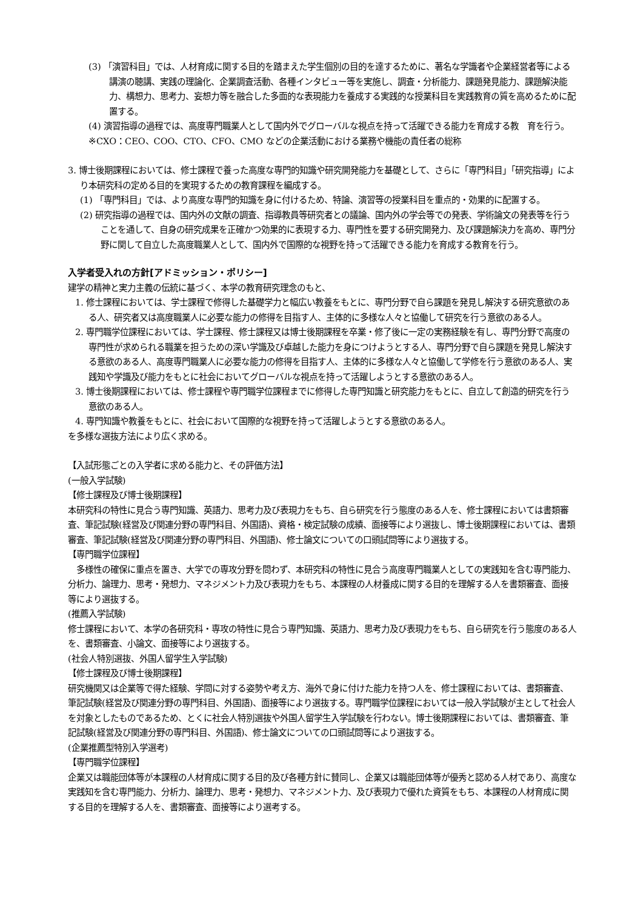(3) 「演習科目」では、人材育成に関する目的を踏まえた学生個別の目的を達するために、著名な学識者や企業経営者等による講演の聴講、実践の理論化、企業調査活動、各種インタビュー等を実施し、調査・分析能力、課題発見能力、課題解決能力、構想力、思考力、妄想力等を融合した多面的な表現能力を養成する実践的な授業科目を実践教育の質を高めるために配置する。
(4) 演習指導の過程では、高度専門職業人として国内外でグローバルな視点を持って活躍できる能力を育成する教　育を行う。
※CXO：CEO、COO、CTO、CFO、CMO などの企業活動における業務や機能の責任者の総称
3. 博士後期課程においては、修士課程で養った高度な専門的知識や研究開発能力を基礎として、さらに「専門科目」「研究指導」により本研究科の定める目的を実現するための教育課程を編成する。
(1) 「専門科目」では、より高度な専門的知識を身に付けるため、特論、演習等の授業科目を重点的・効果的に配置する。
(2) 研究指導の過程では、国内外の文献の調査、指導教員等研究者との議論、国内外の学会等での発表、学術論文の発表等を行うことを通して、自身の研究成果を正確かつ効果的に表現する力、専門性を要する研究開発力、及び課題解決力を高め、専門分野に関して自立した高度職業人として、国内外で国際的な視野を持って活躍できる能力を育成する教育を行う。
入学者受入れの方針[アドミッション・ポリシー]
建学の精神と実力主義の伝統に基づく、本学の教育研究理念のもと、
1. 修士課程においては、学士課程で修得した基礎学力と幅広い教養をもとに、専門分野で自ら課題を発見し解決する研究意欲のある人、研究者又は高度職業人に必要な能力の修得を目指す人、主体的に多様な人々と協働して研究を行う意欲のある人。
2. 専門職学位課程においては、学士課程、修士課程又は博士後期課程を卒業・修了後に一定の実務経験を有し、専門分野で高度の専門性が求められる職業を担うための深い学識及び卓越した能力を身につけようとする人、専門分野で自ら課題を発見し解決する意欲のある人、高度専門職業人に必要な能力の修得を目指す人、主体的に多様な人々と協働して学修を行う意欲のある人、実践知や学識及び能力をもとに社会においてグローバルな視点を持って活躍しようとする意欲のある人。
3. 博士後期課程においては、修士課程や専門職学位課程までに修得した専門知識と研究能力をもとに、自立して創造的研究を行う意欲のある人。
4. 専門知識や教養をもとに、社会において国際的な視野を持って活躍しようとする意欲のある人。
を多様な選抜方法により広く求める。
【入試形態ごとの入学者に求める能力と、その評価方法】
(一般入学試験)
【修士課程及び博士後期課程】
本研究科の特性に見合う専門知識、英語力、思考力及び表現力をもち、自ら研究を行う態度のある人を、修士課程においては書類審査、筆記試験(経営及び関連分野の専門科目、外国語)、資格・検定試験の成績、面接等により選抜し、博士後期課程においては、書類審査、筆記試験(経営及び関連分野の専門科目、外国語)、修士論文についての口頭試問等により選抜する。
【専門職学位課程】
　多様性の確保に重点を置き、大学での専攻分野を問わず、本研究科の特性に見合う高度専門職業人としての実践知を含む専門能力、分析力、論理力、思考・発想力、マネジメント力及び表現力をもち、本課程の人材養成に関する目的を理解する人を書類審査、面接等により選抜する。
(推薦入学試験)
修士課程において、本学の各研究科・専攻の特性に見合う専門知識、英語力、思考力及び表現力をもち、自ら研究を行う態度のある人を、書類審査、小論文、面接等により選抜する。
(社会人特別選抜、外国人留学生入学試験)
【修士課程及び博士後期課程】
研究機関又は企業等で得た経験、学問に対する姿勢や考え方、海外で身に付けた能力を持つ人を、修士課程においては、書類審査、筆記試験(経営及び関連分野の専門科目、外国語)、面接等により選抜する。専門職学位課程においては一般入学試験が主として社会人を対象としたものであるため、とくに社会人特別選抜や外国人留学生入学試験を行わない。博士後期課程においては、書類審査、筆記試験(経営及び関連分野の専門科目、外国語)、修士論文についての口頭試問等により選抜する。
(企業推薦型特別入学選考)
【専門職学位課程】
企業又は職能団体等が本課程の人材育成に関する目的及び各種方針に賛同し、企業又は職能団体等が優秀と認める人材であり、高度な実践知を含む専門能力、分析力、論理力、思考・発想力、マネジメント力、及び表現力で優れた資質をもち、本課程の人材育成に関する目的を理解する人を、書類審査、面接等により選考する。